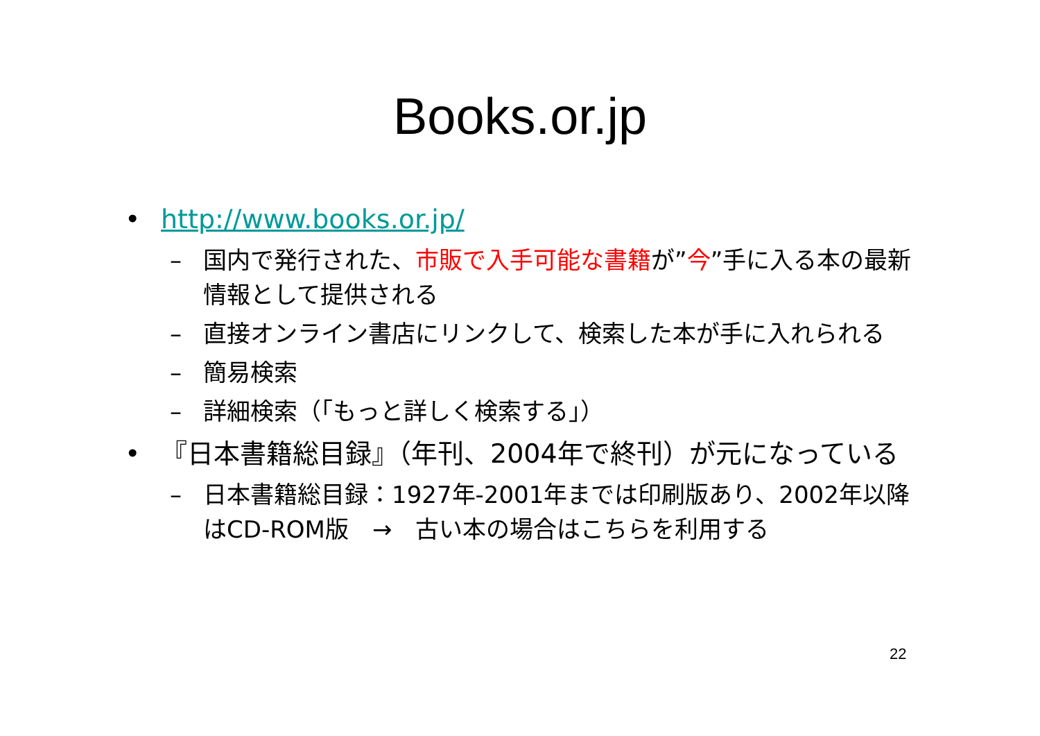Books.or.jp
• http://www.books.or.jp/
– 国内で発行された、市販で入手可能な書籍が”今”手に入る本の最新情報として提供される
– 直接オンライン書店にリンクして、検索した本が手に入れられる
– 簡易検索
– 詳細検索（「もっと詳しく検索する」）
• 『日本書籍総目録』（年刊、2004年で終刊）が元になっている
– 日本書籍総目録：1927年-2001年までは印刷版あり、2002年以降はCD-ROM版　→　古い本の場合はこちらを利用する
22